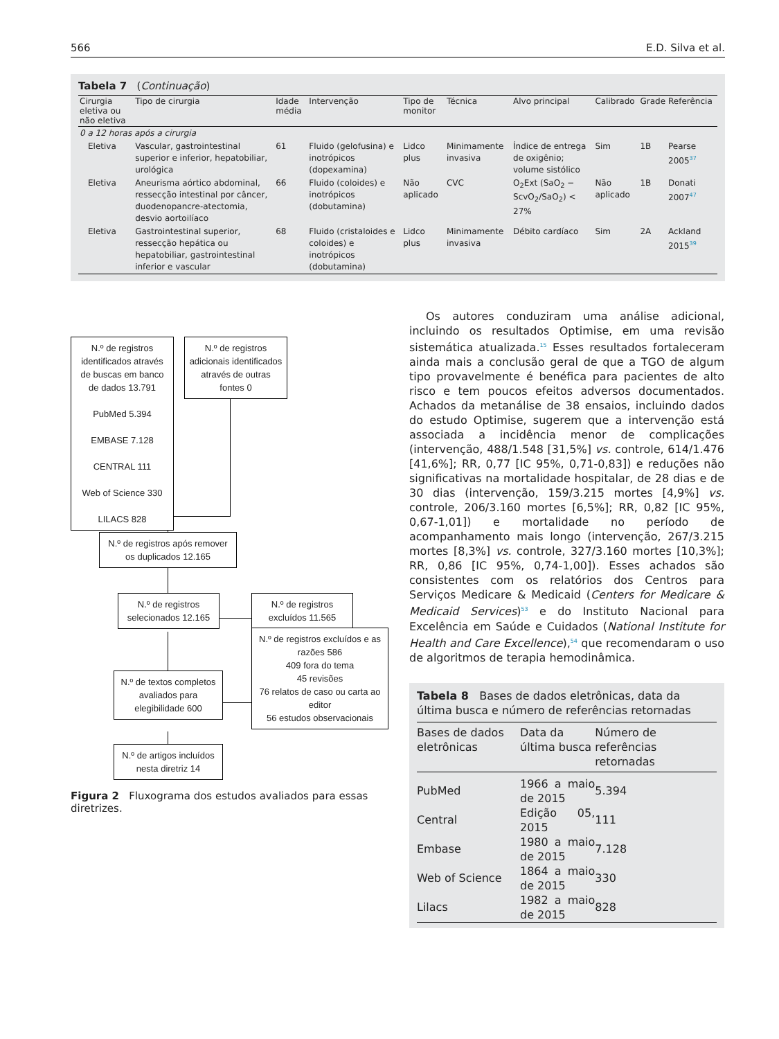566 E.D. Silva et al.
Tabela 7 (Continuação)
| Cirurgia eletiva ou não eletiva | Tipo de cirurgia | Idade média | Intervenção | Tipo de monitor | Técnica | Alvo principal | Calibrado | Grade | Referência |
| --- | --- | --- | --- | --- | --- | --- | --- | --- | --- |
| 0 a 12 horas após a cirurgia | | | | | | | | | |
| Eletiva | Vascular, gastrointestinal superior e inferior, hepatobiliar, urológica | 61 | Fluido (gelofusina) e inotrópicos (dopexamina) | Lidco plus | Minimamente invasiva | Índice de entrega de oxigênio; volume sistólico | Sim | 1B | Pearse 2005<sup>37</sup> |
| Eletiva | Aneurisma aórtico abdominal, ressecção intestinal por câncer, duodenopancre-atectomia, desvio aortoilíaco | 66 | Fluido (coloides) e inotrópicos (dobutamina) | Não aplicado | CVC | O<sub>2</sub>Ext (SaO<sub>2</sub> − ScvO<sub>2</sub>/SaO<sub>2</sub>) < 27% | Não aplicado | 1B | Donati 2007<sup>47</sup> |
| Eletiva | Gastrointestinal superior, ressecção hepática ou hepatobiliar, gastrointestinal inferior e vascular | 68 | Fluido (cristaloides e coloides) e inotrópicos (dobutamina) | Lidco plus | Minimamente invasiva | Débito cardíaco | Sim | 2A | Ackland 2015<sup>39</sup> |
N.º de registros identificados através de buscas em banco de dados 13.791
PubMed 5.394
EMBASE 7.128
CENTRAL 111
Web of Science 330
LILACS 828
N.º de registros adicionais identificados através de outras fontes 0
N.º de registros após remover os duplicados 12.165
N.º de registros selecionados 12.165
N.º de registros excluídos 11.565
N.º de textos completos avaliados para elegibilidade 600
N.º de registros excluídos e as razões 586
409 fora do tema
45 revisões
76 relatos de caso ou carta ao editor
56 estudos observacionais
N.º de artigos incluídos nesta diretriz 14
Figura 2 Fluxograma dos estudos avaliados para essas diretrizes.
Os autores conduziram uma análise adicional, incluindo os resultados Optimise, em uma revisão sistemática atualizada.<sup>15</sup> Esses resultados fortaleceram ainda mais a conclusão geral de que a TGO de algum tipo provavelmente é benéfica para pacientes de alto risco e tem poucos efeitos adversos documentados. Achados da metanálise de 38 ensaios, incluindo dados do estudo Optimise, sugerem que a intervenção está associada a incidência menor de complicações (intervenção, 488/1.548 [31,5%] vs. controle, 614/1.476 [41,6%]; RR, 0,77 [IC 95%, 0,71-0,83]) e reduções não significativas na mortalidade hospitalar, de 28 dias e de 30 dias (intervenção, 159/3.215 mortes [4,9%] vs. controle, 206/3.160 mortes [6,5%]; RR, 0,82 [IC 95%, 0,67-1,01]) e mortalidade no período de acompanhamento mais longo (intervenção, 267/3.215 mortes [8,3%] vs. controle, 327/3.160 mortes [10,3%]; RR, 0,86 [IC 95%, 0,74-1,00]). Esses achados são consistentes com os relatórios dos Centros para Serviços Medicare & Medicaid (Centers for Medicare & Medicaid Services)<sup>53</sup> e do Instituto Nacional para Excelência em Saúde e Cuidados (National Institute for Health and Care Excellence),<sup>54</sup> que recomendaram o uso de algoritmos de terapia hemodinâmica.
Tabela 8 Bases de dados eletrônicas, data da última busca e número de referências retornadas
| Bases de dados eletrônicas | Data da última busca | Número de referências retornadas |
| --- | --- | --- |
| PubMed | 1966 a maio de 2015 | 5.394 |
| Central | Edição 05, 2015 | 111 |
| Embase | 1980 a maio de 2015 | 7.128 |
| Web of Science | 1864 a maio de 2015 | 330 |
| Lilacs | 1982 a maio de 2015 | 828 |